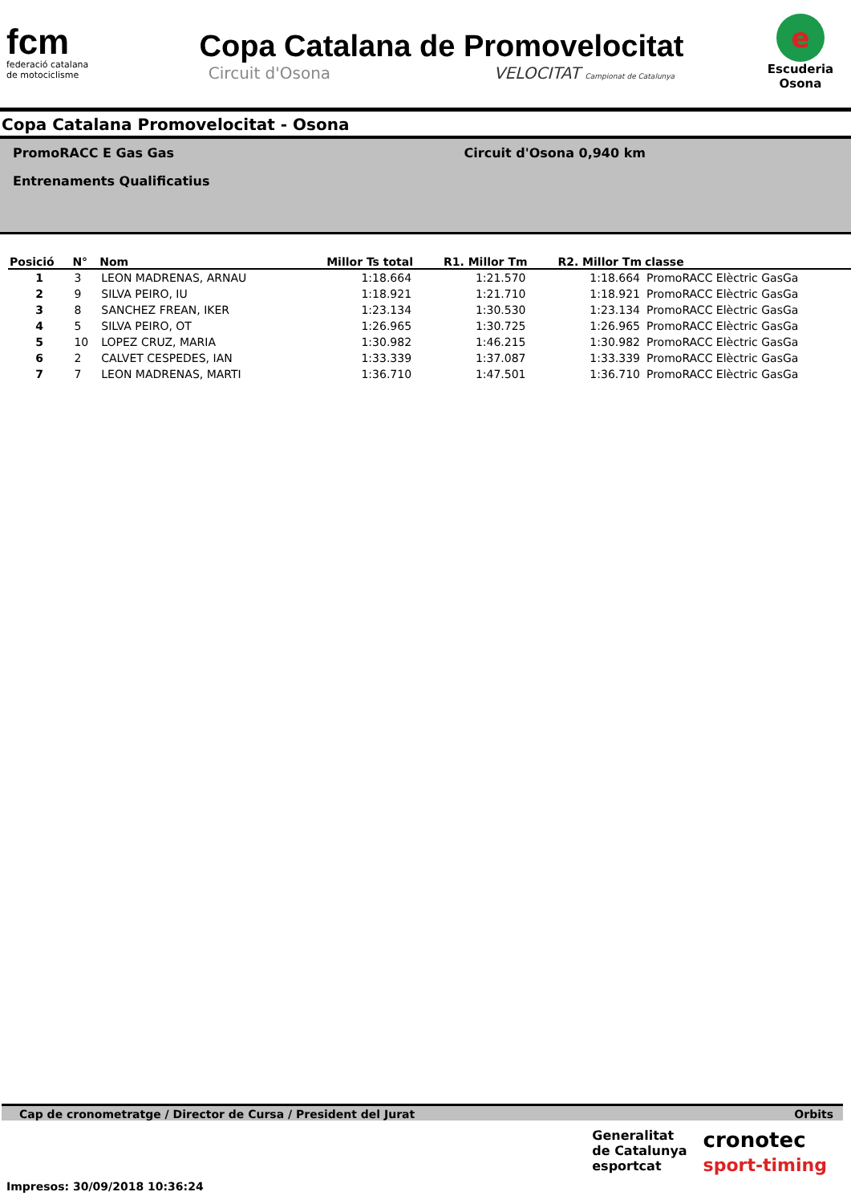fcm
federació catalana
de motociclisme
Copa Catalana de Promovelocitat
Circuit d'Osona VELOCITAT Campionat de Catalunya
e
Escuderia
Osona
Copa Catalana Promovelocitat - Osona
PromoRACC E Gas Gas
Entrenaments Qualificatius
Circuit d'Osona 0,940 km
| Posició | N° | Nom | Millor Ts total | R1. Millor Tm | R2. Millor Tm | classe |
| --- | --- | --- | --- | --- | --- | --- |
| 1 | 3 | LEON MADRENAS, ARNAU | 1:18.664 | 1:21.570 | 1:18.664 | PromoRACC Elèctric GasGa |
| 2 | 9 | SILVA PEIRO, IU | 1:18.921 | 1:21.710 | 1:18.921 | PromoRACC Elèctric GasGa |
| 3 | 8 | SANCHEZ FREAN, IKER | 1:23.134 | 1:30.530 | 1:23.134 | PromoRACC Elèctric GasGa |
| 4 | 5 | SILVA PEIRO, OT | 1:26.965 | 1:30.725 | 1:26.965 | PromoRACC Elèctric GasGa |
| 5 | 10 | LOPEZ CRUZ, MARIA | 1:30.982 | 1:46.215 | 1:30.982 | PromoRACC Elèctric GasGa |
| 6 | 2 | CALVET CESPEDES, IAN | 1:33.339 | 1:37.087 | 1:33.339 | PromoRACC Elèctric GasGa |
| 7 | 7 | LEON MADRENAS, MARTI | 1:36.710 | 1:47.501 | 1:36.710 | PromoRACC Elèctric GasGa |
Cap de cronometratge / Director de Cursa / President del Jurat Orbits
Generalitat
de Catalunya
esportcat
cronotec
sport-timing
Impresos: 30/09/2018 10:36:24